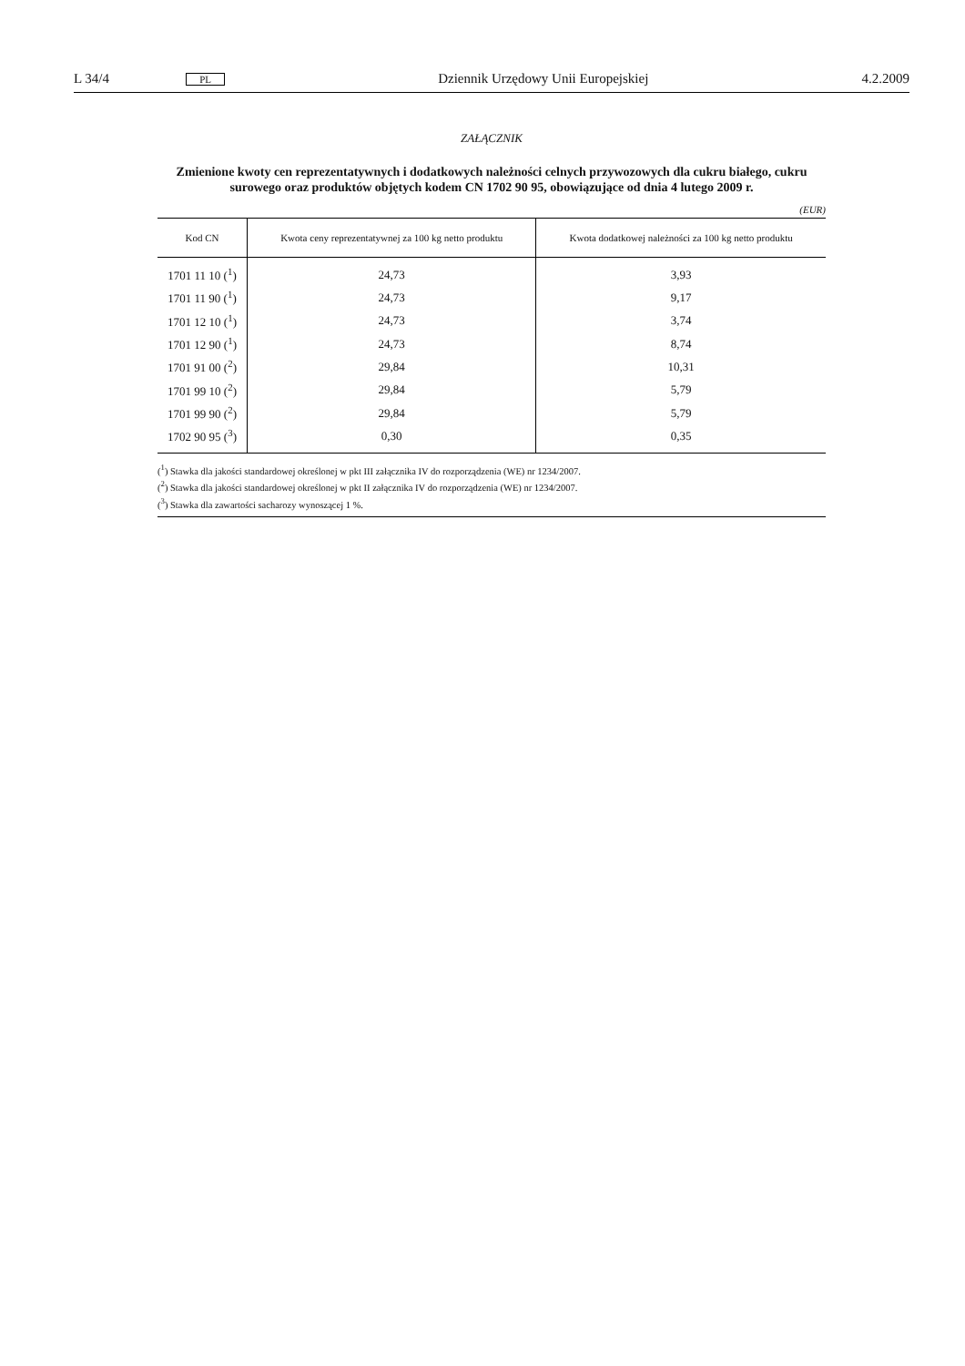L 34/4 PL Dziennik Urzędowy Unii Europejskiej 4.2.2009
ZAŁĄCZNIK
Zmienione kwoty cen reprezentatywnych i dodatkowych należności celnych przywozowych dla cukru białego, cukru surowego oraz produktów objętych kodem CN 1702 90 95, obowiązujące od dnia 4 lutego 2009 r.
(EUR)
| Kod CN | Kwota ceny reprezentatywnej za 100 kg netto produktu | Kwota dodatkowej należności za 100 kg netto produktu |
| --- | --- | --- |
| 1701 11 10 (<sup>1</sup>) | 24,73 | 3,93 |
| 1701 11 90 (<sup>1</sup>) | 24,73 | 9,17 |
| 1701 12 10 (<sup>1</sup>) | 24,73 | 3,74 |
| 1701 12 90 (<sup>1</sup>) | 24,73 | 8,74 |
| 1701 91 00 (<sup>2</sup>) | 29,84 | 10,31 |
| 1701 99 10 (<sup>2</sup>) | 29,84 | 5,79 |
| 1701 99 90 (<sup>2</sup>) | 29,84 | 5,79 |
| 1702 90 95 (<sup>3</sup>) | 0,30 | 0,35 |
(<sup>1</sup>) Stawka dla jakości standardowej określonej w pkt III załącznika IV do rozporządzenia (WE) nr 1234/2007.
(<sup>2</sup>) Stawka dla jakości standardowej określonej w pkt II załącznika IV do rozporządzenia (WE) nr 1234/2007.
(<sup>3</sup>) Stawka dla zawartości sacharozy wynoszącej 1 %.